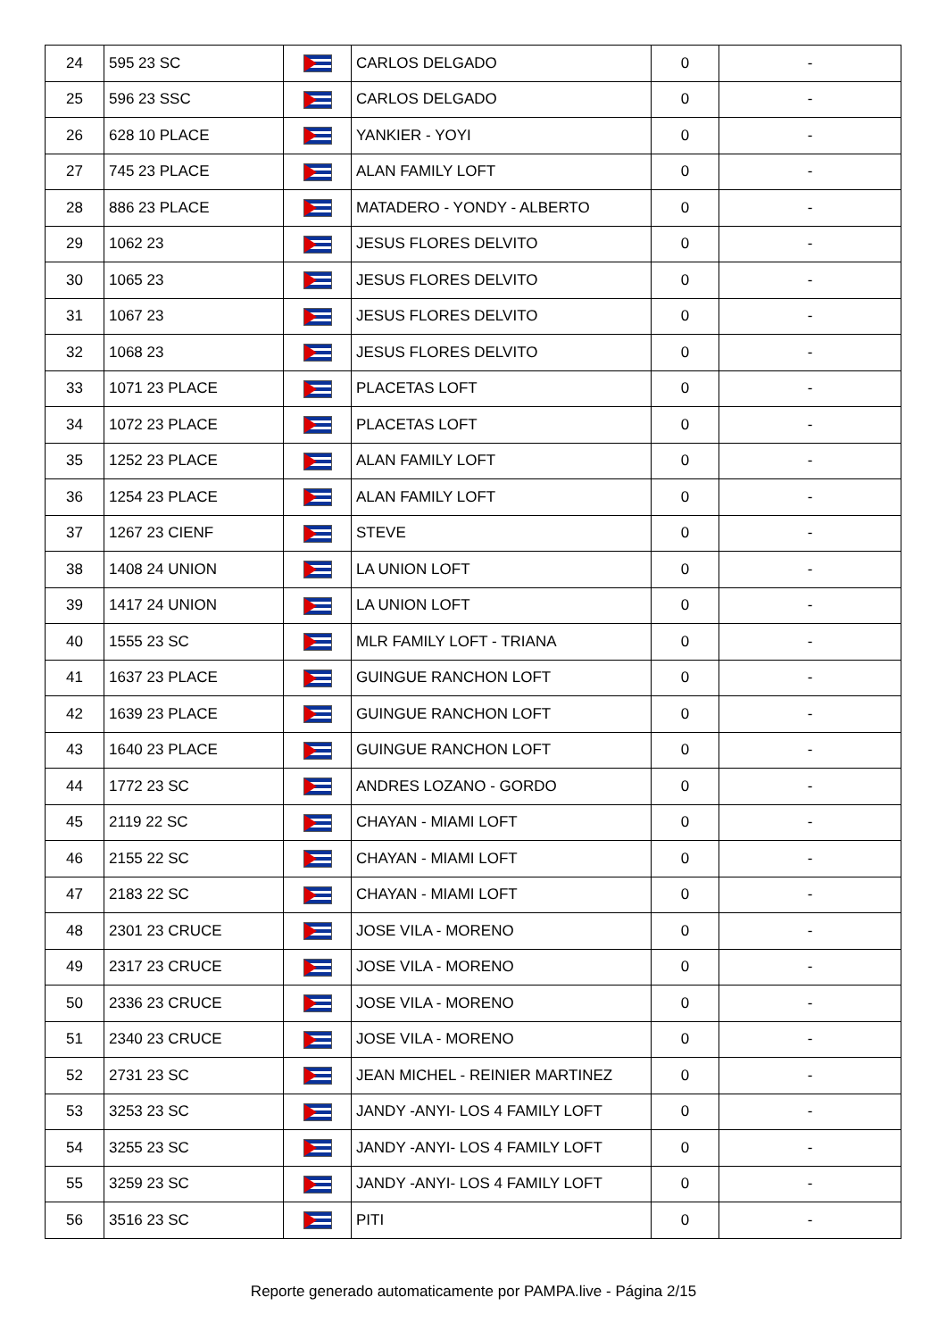| 24 | 595 23 SC | | CARLOS DELGADO | 0 | - |
| 25 | 596 23 SSC | | CARLOS DELGADO | 0 | - |
| 26 | 628 10 PLACE | | YANKIER - YOYI | 0 | - |
| 27 | 745 23 PLACE | | ALAN FAMILY LOFT | 0 | - |
| 28 | 886 23 PLACE | | MATADERO - YONDY - ALBERTO | 0 | - |
| 29 | 1062 23 | | JESUS FLORES DELVITO | 0 | - |
| 30 | 1065 23 | | JESUS FLORES DELVITO | 0 | - |
| 31 | 1067 23 | | JESUS FLORES DELVITO | 0 | - |
| 32 | 1068 23 | | JESUS FLORES DELVITO | 0 | - |
| 33 | 1071 23 PLACE | | PLACETAS LOFT | 0 | - |
| 34 | 1072 23 PLACE | | PLACETAS LOFT | 0 | - |
| 35 | 1252 23 PLACE | | ALAN FAMILY LOFT | 0 | - |
| 36 | 1254 23 PLACE | | ALAN FAMILY LOFT | 0 | - |
| 37 | 1267 23 CIENF | | STEVE | 0 | - |
| 38 | 1408 24 UNION | | LA UNION LOFT | 0 | - |
| 39 | 1417 24 UNION | | LA UNION LOFT | 0 | - |
| 40 | 1555 23 SC | | MLR FAMILY LOFT - TRIANA | 0 | - |
| 41 | 1637 23 PLACE | | GUINGUE RANCHON LOFT | 0 | - |
| 42 | 1639 23 PLACE | | GUINGUE RANCHON LOFT | 0 | - |
| 43 | 1640 23 PLACE | | GUINGUE RANCHON LOFT | 0 | - |
| 44 | 1772 23 SC | | ANDRES LOZANO - GORDO | 0 | - |
| 45 | 2119 22 SC | | CHAYAN - MIAMI LOFT | 0 | - |
| 46 | 2155 22 SC | | CHAYAN - MIAMI LOFT | 0 | - |
| 47 | 2183 22 SC | | CHAYAN - MIAMI LOFT | 0 | - |
| 48 | 2301 23 CRUCE | | JOSE VILA - MORENO | 0 | - |
| 49 | 2317 23 CRUCE | | JOSE VILA - MORENO | 0 | - |
| 50 | 2336 23 CRUCE | | JOSE VILA - MORENO | 0 | - |
| 51 | 2340 23 CRUCE | | JOSE VILA - MORENO | 0 | - |
| 52 | 2731 23 SC | | JEAN MICHEL - REINIER MARTINEZ | 0 | - |
| 53 | 3253 23 SC | | JANDY -ANYI- LOS 4 FAMILY LOFT | 0 | - |
| 54 | 3255 23 SC | | JANDY -ANYI- LOS 4 FAMILY LOFT | 0 | - |
| 55 | 3259 23 SC | | JANDY -ANYI- LOS 4 FAMILY LOFT | 0 | - |
| 56 | 3516 23 SC | | PITI | 0 | - |
Reporte generado automaticamente por PAMPA.live - Página 2/15